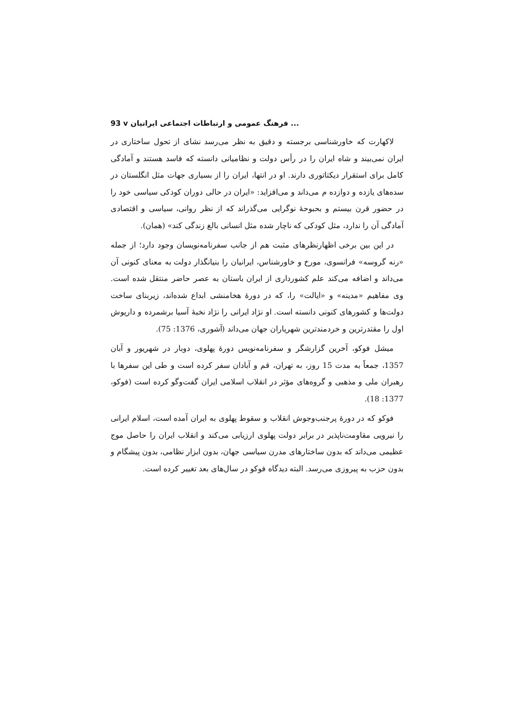93 v ... فرهنگ عمومی و ارتباطات اجتماعی ایرانیان
لاکهارت که خاورشناسی برجسته و دقیق به نظر می‌رسد نشای از تحول ساختاری در ایران نمی‌بیند و شاه ایران را در رأس دولت و نظامیانی دانسته که فاسد هستند و آمادگی کامل برای استقرار دیکتاتوری دارند. او در انتها، ایران را از بسیاری جهات مثل انگلستان در سده‌های یازده و دوازده م می‌داند و می‌افزاید: «ایران در حالی دوران کودکی سیاسی خود را در حضور قرن بیستم و بحبوحهٔ نوگرایی می‌گذراند که از نظر روانی، سیاسی و اقتصادی آمادگی آن را ندارد، مثل کودکی که ناچار شده مثل انسانی بالغ زندگی کند» (همان).
در این بین برخی اظهارنظرهای مثبت هم از جانب سفرنامه‌نویسان وجود دارد؛ از جمله «رنه گروسه» فرانسوی، مورخ و خاورشناس، ایرانیان را بنیانگذار دولت به معنای کنونی آن می‌داند و اضافه می‌کند علم کشورداری از ایران باستان به عصر حاضر منتقل شده است. وی مفاهیم «مدینه» و «ایالت» را، که در دورهٔ هخامنشی ابداع شده‌اند، زیربنای ساخت دولت‌ها و کشورهای کنونی دانسته است. او نژاد ایرانی را نژاد نخبهٔ آسیا برشمرده و داریوش اول را مقتدرترین و خردمندترین شهریاران جهان می‌داند (آشوری، 1376: 75).
میشل فوکو، آخرین گزارشگر و سفرنامه‌نویس دورهٔ پهلوی، دوبار در شهریور و آبان 1357، جمعاً به مدت 15 روز، به تهران، قم و آبادان سفر کرده است و طی این سفرها با رهبران ملی و مذهبی و گروه‌های مؤثر در انقلاب اسلامی ایران گفت‌وگو کرده است (فوکو، 1377: 18).
فوکو که در دورهٔ پرجنب‌وجوش انقلاب و سقوط پهلوی به ایران آمده است، اسلام ایرانی را نیرویی مقاومت‌ناپذیر در برابر دولت پهلوی ارزیابی می‌کند و انقلاب ایران را حاصل موج عظیمی می‌داند که بدون ساختارهای مدرن سیاسی جهان، بدون ابزار نظامی، بدون پیشگام و بدون حزب به پیروزی می‌رسد. البته دیدگاه فوکو در سال‌های بعد تغییر کرده است.